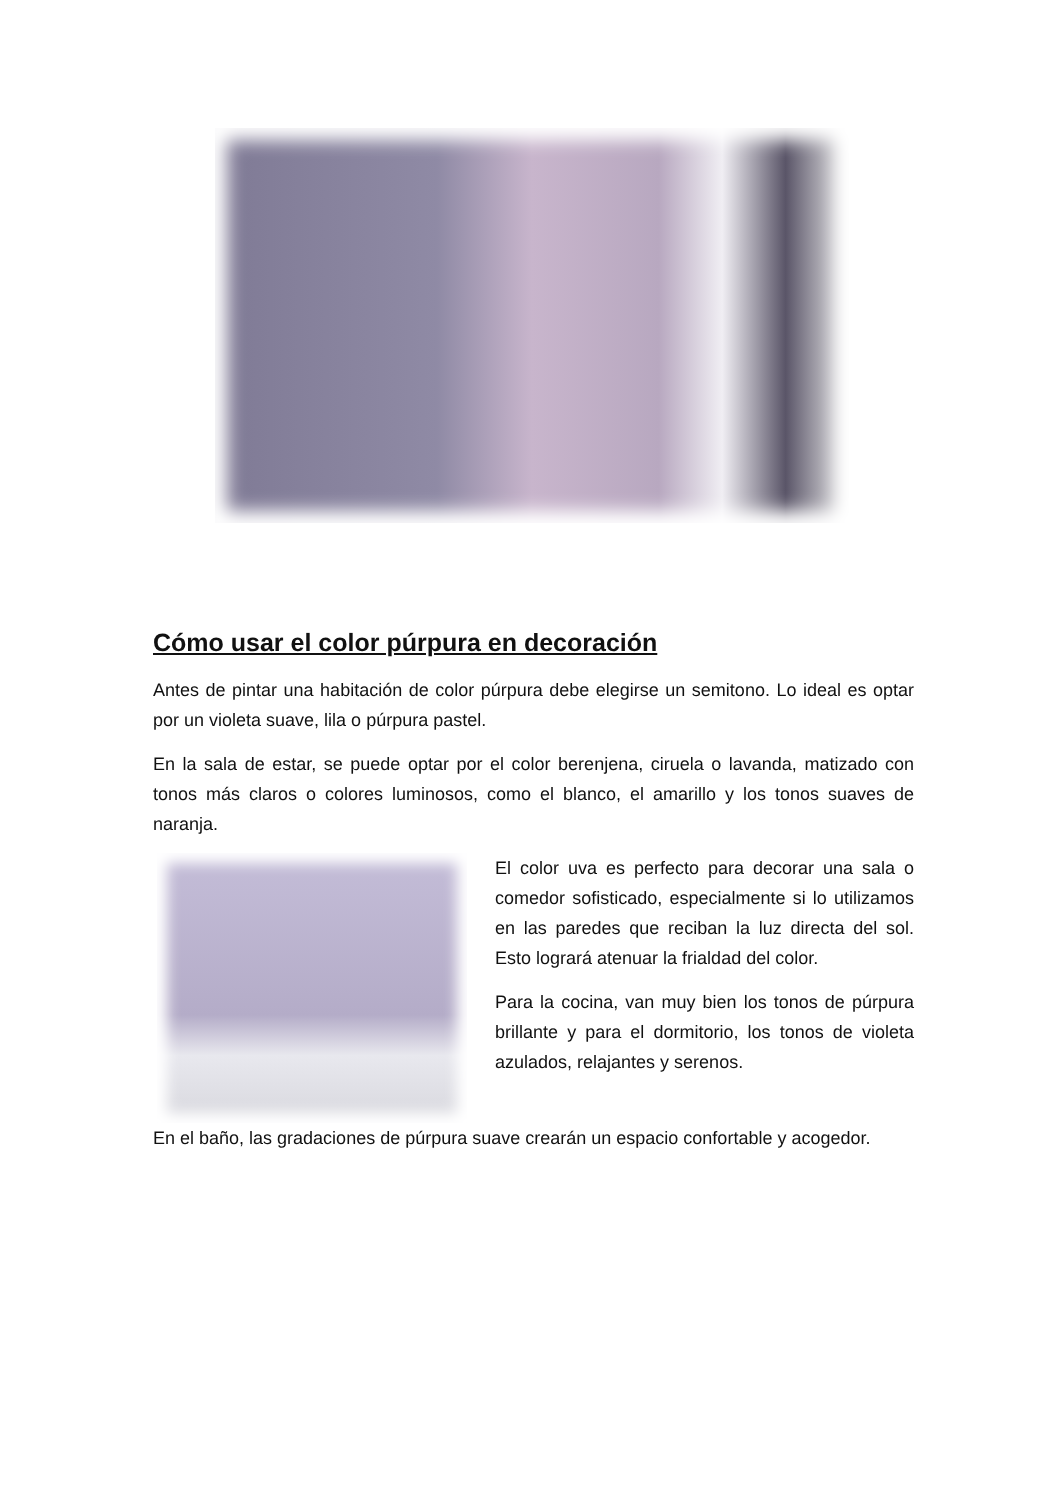Cómo usar el color púrpura en decoración
Antes de pintar una habitación de color púrpura debe elegirse un semitono. Lo ideal es optar por un violeta suave, lila o púrpura pastel.
En la sala de estar, se puede optar por el color berenjena, ciruela o lavanda, matizado con tonos más claros o colores luminosos, como el blanco, el amarillo y los tonos suaves de naranja.
El color uva es perfecto para decorar una sala o comedor sofisticado, especialmente si lo utilizamos en las paredes que reciban la luz directa del sol. Esto logrará atenuar la frialdad del color.
Para la cocina, van muy bien los tonos de púrpura brillante y para el dormitorio, los tonos de violeta azulados, relajantes y serenos.
En el baño, las gradaciones de púrpura suave crearán un espacio confortable y acogedor.